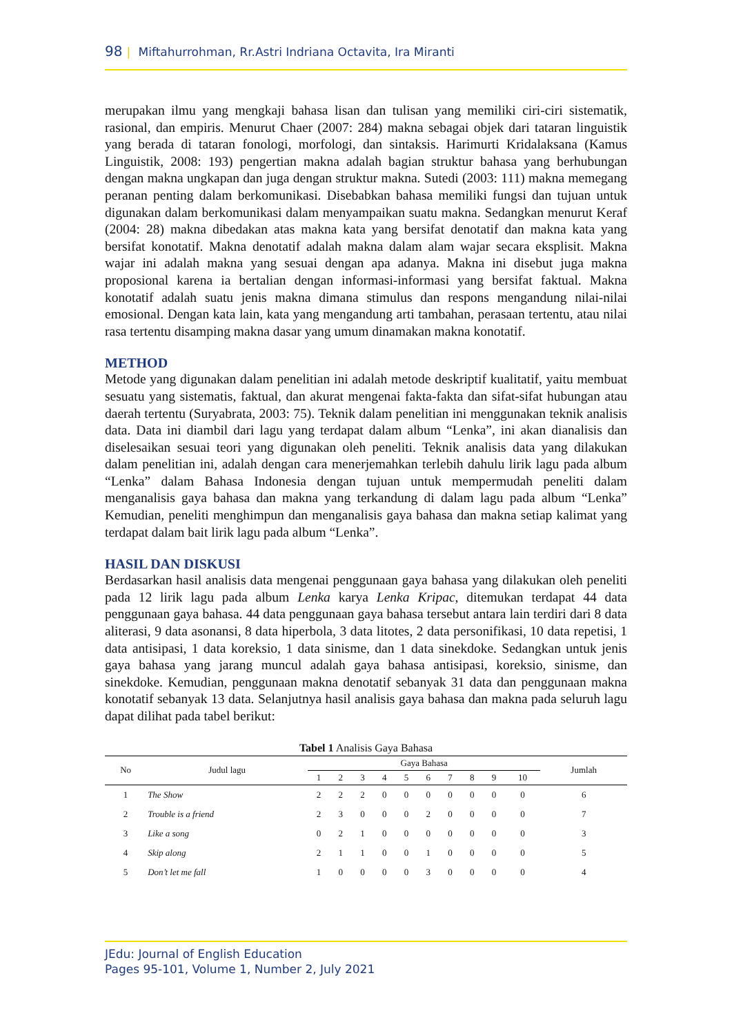98 | Miftahurrohman, Rr.Astri Indriana Octavita, Ira Miranti
merupakan ilmu yang mengkaji bahasa lisan dan tulisan yang memiliki ciri-ciri sistematik, rasional, dan empiris. Menurut Chaer (2007: 284) makna sebagai objek dari tataran linguistik yang berada di tataran fonologi, morfologi, dan sintaksis. Harimurti Kridalaksana (Kamus Linguistik, 2008: 193) pengertian makna adalah bagian struktur bahasa yang berhubungan dengan makna ungkapan dan juga dengan struktur makna. Sutedi (2003: 111) makna memegang peranan penting dalam berkomunikasi. Disebabkan bahasa memiliki fungsi dan tujuan untuk digunakan dalam berkomunikasi dalam menyampaikan suatu makna. Sedangkan menurut Keraf (2004: 28) makna dibedakan atas makna kata yang bersifat denotatif dan makna kata yang bersifat konotatif. Makna denotatif adalah makna dalam alam wajar secara eksplisit. Makna wajar ini adalah makna yang sesuai dengan apa adanya. Makna ini disebut juga makna proposional karena ia bertalian dengan informasi-informasi yang bersifat faktual. Makna konotatif adalah suatu jenis makna dimana stimulus dan respons mengandung nilai-nilai emosional. Dengan kata lain, kata yang mengandung arti tambahan, perasaan tertentu, atau nilai rasa tertentu disamping makna dasar yang umum dinamakan makna konotatif.
METHOD
Metode yang digunakan dalam penelitian ini adalah metode deskriptif kualitatif, yaitu membuat sesuatu yang sistematis, faktual, dan akurat mengenai fakta-fakta dan sifat-sifat hubungan atau daerah tertentu (Suryabrata, 2003: 75). Teknik dalam penelitian ini menggunakan teknik analisis data. Data ini diambil dari lagu yang terdapat dalam album “Lenka”, ini akan dianalisis dan diselesaikan sesuai teori yang digunakan oleh peneliti. Teknik analisis data yang dilakukan dalam penelitian ini, adalah dengan cara menerjemahkan terlebih dahulu lirik lagu pada album “Lenka” dalam Bahasa Indonesia dengan tujuan untuk mempermudah peneliti dalam menganalisis gaya bahasa dan makna yang terkandung di dalam lagu pada album “Lenka” Kemudian, peneliti menghimpun dan menganalisis gaya bahasa dan makna setiap kalimat yang terdapat dalam bait lirik lagu pada album “Lenka”.
HASIL DAN DISKUSI
Berdasarkan hasil analisis data mengenai penggunaan gaya bahasa yang dilakukan oleh peneliti pada 12 lirik lagu pada album Lenka karya Lenka Kripac, ditemukan terdapat 44 data penggunaan gaya bahasa. 44 data penggunaan gaya bahasa tersebut antara lain terdiri dari 8 data aliterasi, 9 data asonansi, 8 data hiperbola, 3 data litotes, 2 data personifikasi, 10 data repetisi, 1 data antisipasi, 1 data koreksio, 1 data sinisme, dan 1 data sinekdoke. Sedangkan untuk jenis gaya bahasa yang jarang muncul adalah gaya bahasa antisipasi, koreksio, sinisme, dan sinekdoke. Kemudian, penggunaan makna denotatif sebanyak 31 data dan penggunaan makna konotatif sebanyak 13 data. Selanjutnya hasil analisis gaya bahasa dan makna pada seluruh lagu dapat dilihat pada tabel berikut:
Tabel 1 Analisis Gaya Bahasa
| No | Judul lagu | Gaya Bahasa | | | | | | | | | | Jumlah |
| --- | --- | --- | --- | --- | --- | --- | --- | --- | --- | --- | --- | --- |
| | | 1 | 2 | 3 | 4 | 5 | 6 | 7 | 8 | 9 | 10 | |
| 1 | The Show | 2 | 2 | 2 | 0 | 0 | 0 | 0 | 0 | 0 | 0 | 6 |
| 2 | Trouble is a friend | 2 | 3 | 0 | 0 | 0 | 2 | 0 | 0 | 0 | 0 | 7 |
| 3 | Like a song | 0 | 2 | 1 | 0 | 0 | 0 | 0 | 0 | 0 | 0 | 3 |
| 4 | Skip along | 2 | 1 | 1 | 0 | 0 | 1 | 0 | 0 | 0 | 0 | 5 |
| 5 | Don’t let me fall | 1 | 0 | 0 | 0 | 0 | 3 | 0 | 0 | 0 | 0 | 4 |
JEdu: Journal of English Education
Pages 95-101, Volume 1, Number 2, July 2021